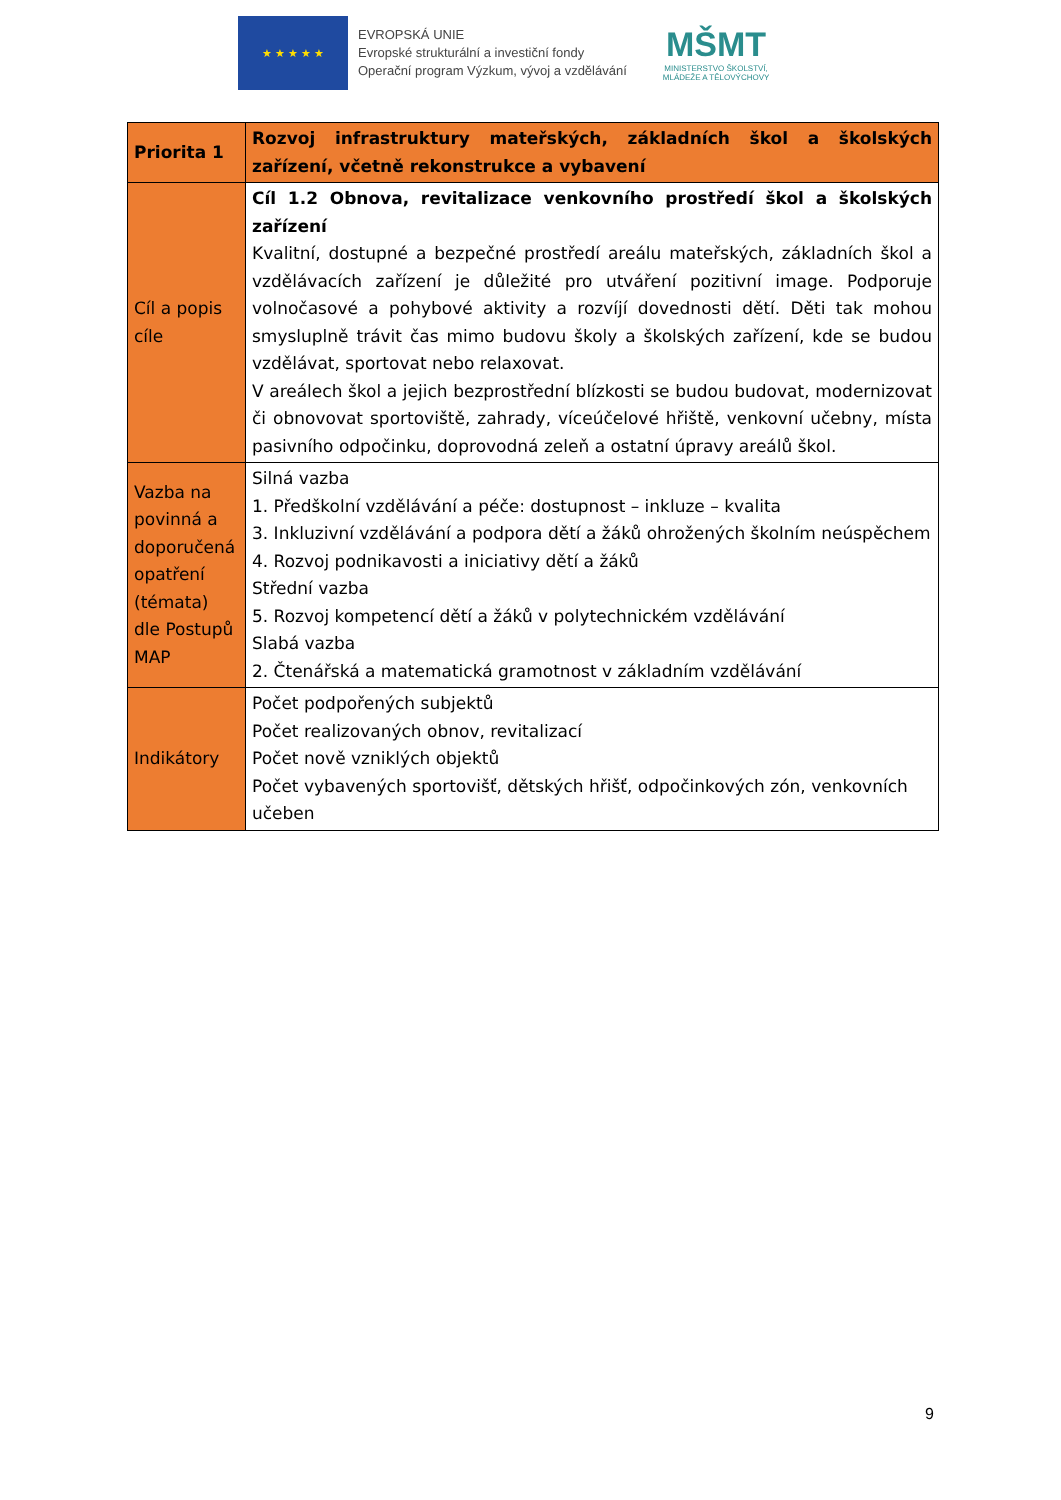★ ★ ★ ★ ★
EVROPSKÁ UNIE
Evropské strukturální a investiční fondy
Operační program Výzkum, vývoj a vzdělávání
MŠMT
MINISTERSTVO ŠKOLSTVÍ,
MLÁDEŽE A TĚLOVÝCHOVY
| Priorita 1 | Rozvoj infrastruktury mateřských, základních škol a školských zařízení, včetně rekonstrukce a vybavení |
| Cíl a popis cíle | Cíl 1.2 Obnova, revitalizace venkovního prostředí škol a školských zařízení Kvalitní, dostupné a bezpečné prostředí areálu mateřských, základních škol a vzdělávacích zařízení je důležité pro utváření pozitivní image. Podporuje volnočasové a pohybové aktivity a rozvíjí dovednosti dětí. Děti tak mohou smysluplně trávit čas mimo budovu školy a školských zařízení, kde se budou vzdělávat, sportovat nebo relaxovat. V areálech škol a jejich bezprostřední blízkosti se budou budovat, modernizovat či obnovovat sportoviště, zahrady, víceúčelové hřiště, venkovní učebny, místa pasivního odpočinku, doprovodná zeleň a ostatní úpravy areálů škol. |
| Vazba na povinná a doporučená opatření (témata) dle Postupů MAP | Silná vazba 1. Předškolní vzdělávání a péče: dostupnost – inkluze – kvalita 3. Inkluzivní vzdělávání a podpora dětí a žáků ohrožených školním neúspěchem 4. Rozvoj podnikavosti a iniciativy dětí a žáků Střední vazba 5. Rozvoj kompetencí dětí a žáků v polytechnickém vzdělávání Slabá vazba 2. Čtenářská a matematická gramotnost v základním vzdělávání |
| Indikátory | Počet podpořených subjektů Počet realizovaných obnov, revitalizací Počet nově vzniklých objektů Počet vybavených sportovišť, dětských hřišť, odpočinkových zón, venkovních učeben |
9